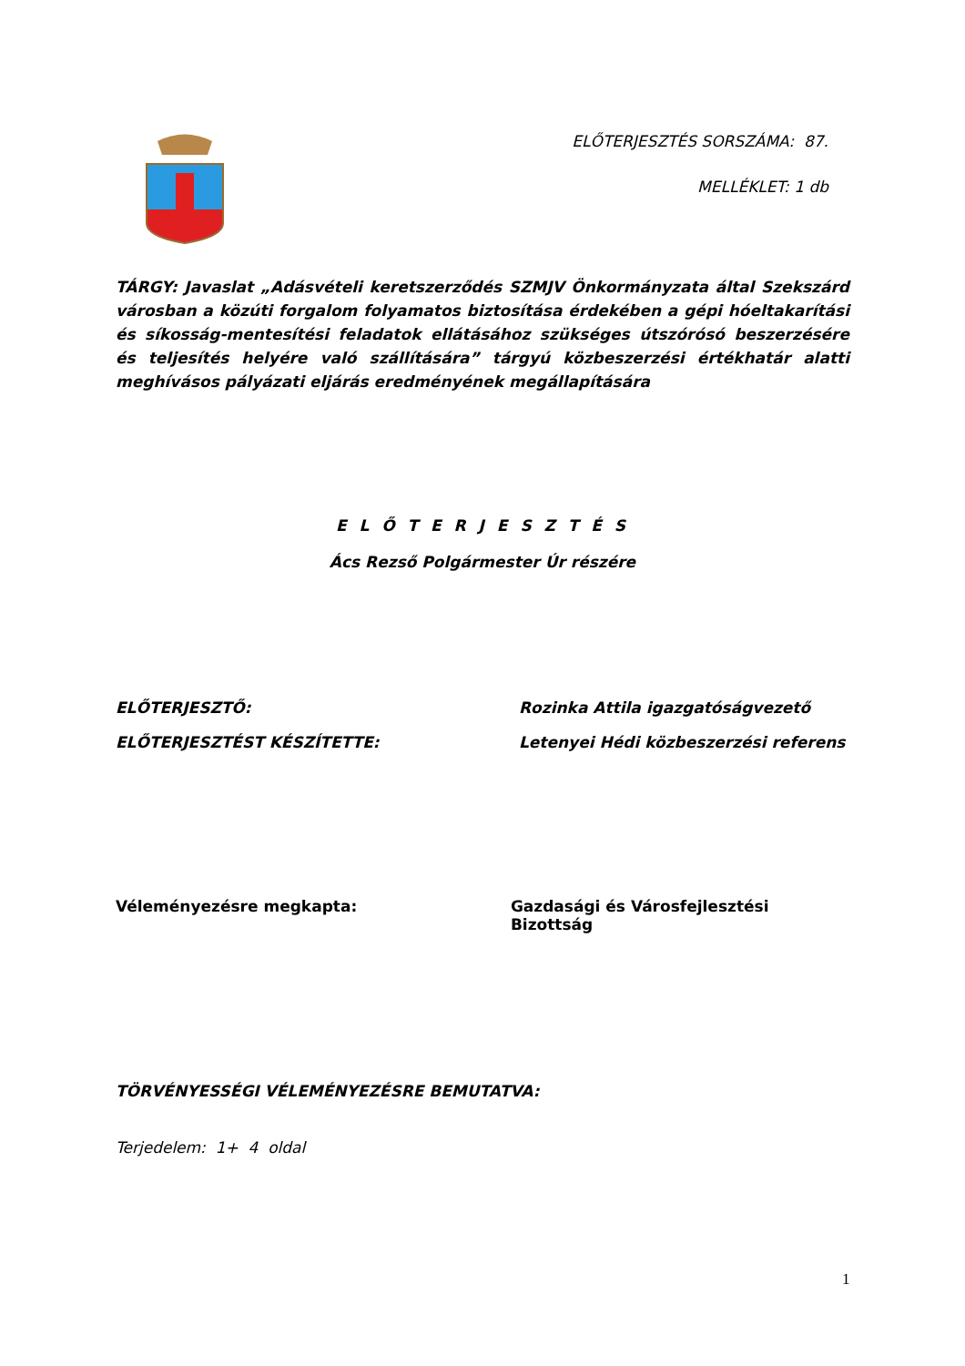ELŐTERJESZTÉS SORSZÁMA: 87.
MELLÉKLET: 1 db
TÁRGY: Javaslat „Adásvételi keretszerződés SZMJV Önkormányzata által Szekszárd városban a közúti forgalom folyamatos biztosítása érdekében a gépi hóeltakarítási és síkosság-mentesítési feladatok ellátásához szükséges útszórósó beszerzésére és teljesítés helyére való szállítására” tárgyú közbeszerzési értékhatár alatti meghívásos pályázati eljárás eredményének megállapítására
E L Ő T E R J E S Z T É S
Ács Rezső Polgármester Úr részére
ELŐTERJESZTŐ: Rozinka Attila igazgatóságvezető
ELŐTERJESZTÉST KÉSZÍTETTE: Letenyei Hédi közbeszerzési referens
Véleményezésre megkapta: Gazdasági és Városfejlesztési Bizottság
TÖRVÉNYESSÉGI VÉLEMÉNYEZÉSRE BEMUTATVA:
Terjedelem: 1+ 4 oldal
1